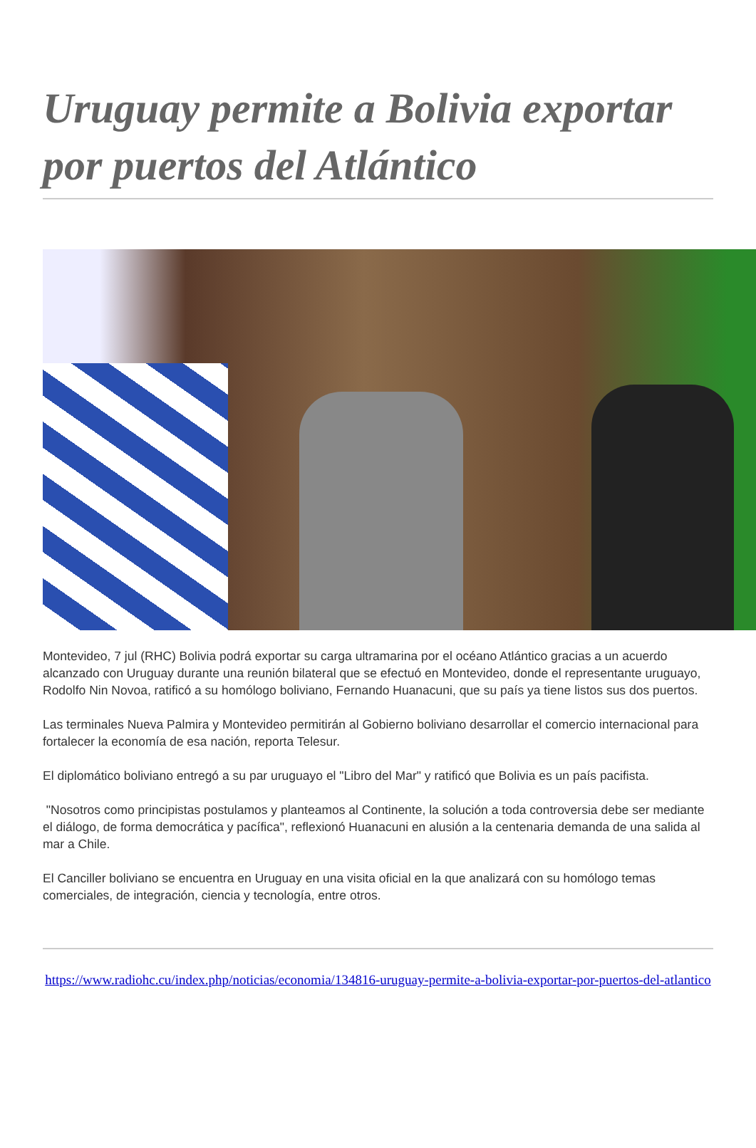Uruguay permite a Bolivia exportar por puertos del Atlántico
Montevideo, 7 jul (RHC) Bolivia podrá exportar su carga ultramarina por el océano Atlántico gracias a un acuerdo alcanzado con Uruguay durante una reunión bilateral que se efectuó en Montevideo, donde el representante uruguayo, Rodolfo Nin Novoa, ratificó a su homólogo boliviano, Fernando Huanacuni, que su país ya tiene listos sus dos puertos.
Las terminales Nueva Palmira y Montevideo permitirán al Gobierno boliviano desarrollar el comercio internacional para fortalecer la economía de esa nación, reporta Telesur.
El diplomático boliviano entregó a su par uruguayo el "Libro del Mar" y ratificó que Bolivia es un país pacifista.
"Nosotros como principistas postulamos y planteamos al Continente, la solución a toda controversia debe ser mediante el diálogo, de forma democrática y pacífica", reflexionó Huanacuni en alusión a la centenaria demanda de una salida al mar a Chile.
El Canciller boliviano se encuentra en Uruguay en una visita oficial en la que analizará con su homólogo temas comerciales, de integración, ciencia y tecnología, entre otros.
https://www.radiohc.cu/index.php/noticias/economia/134816-uruguay-permite-a-bolivia-exportar-por-puertos-del-atlantico